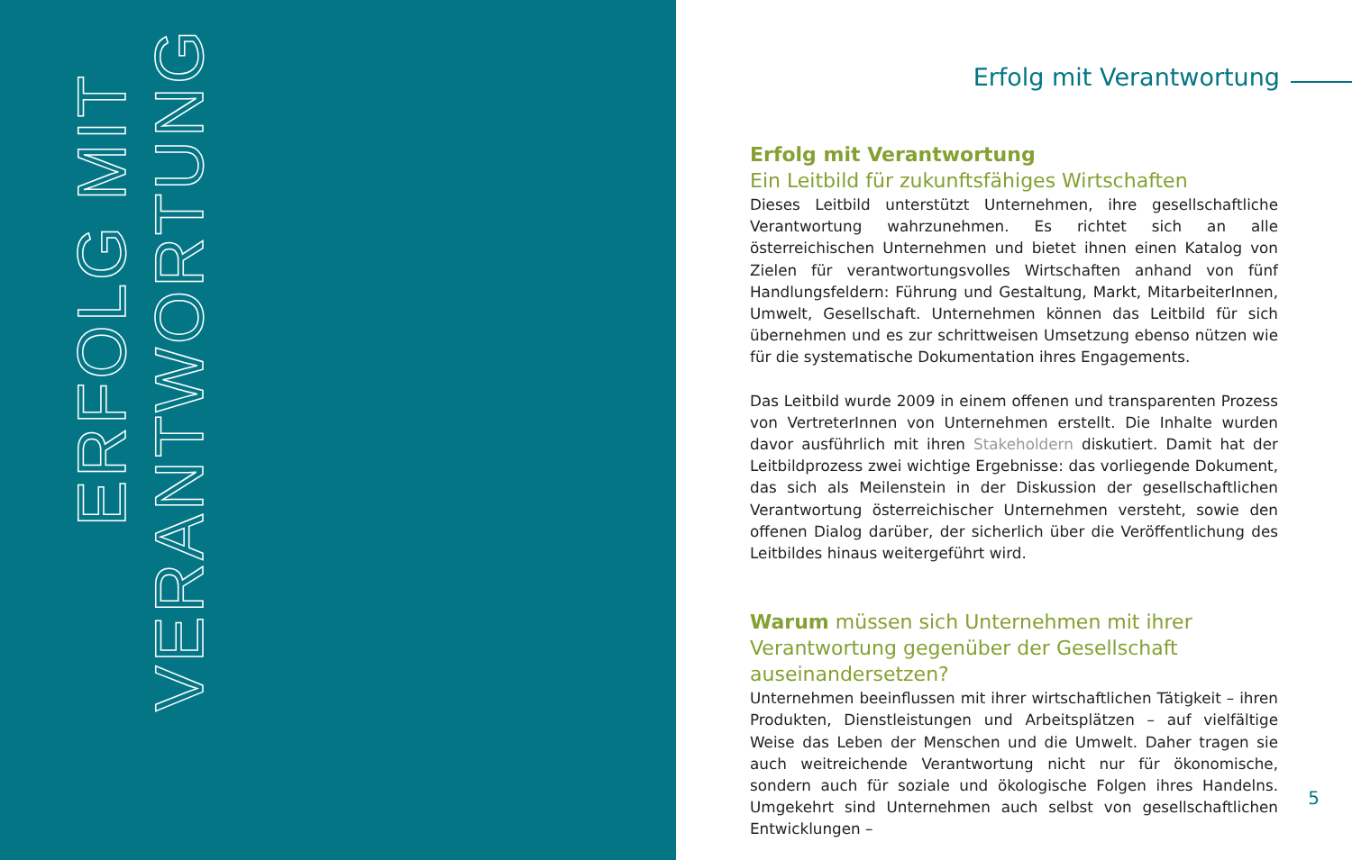ERFOLG MIT
VERANTWORTUNG
Erfolg mit Verantwortung
Erfolg mit Verantwortung
Ein Leitbild für zukunftsfähiges Wirtschaften
Dieses Leitbild unterstützt Unternehmen, ihre gesellschaftliche Verantwortung wahrzunehmen. Es richtet sich an alle österreichischen Unternehmen und bietet ihnen einen Katalog von Zielen für verantwortungsvolles Wirtschaften anhand von fünf Handlungsfeldern: Führung und Gestaltung, Markt, MitarbeiterInnen, Umwelt, Gesellschaft. Unternehmen können das Leitbild für sich übernehmen und es zur schrittweisen Umsetzung ebenso nützen wie für die systematische Dokumentation ihres Engagements.
Das Leitbild wurde 2009 in einem offenen und transparenten Prozess von VertreterInnen von Unternehmen erstellt. Die Inhalte wurden davor ausführlich mit ihren Stakeholdern diskutiert. Damit hat der Leitbildprozess zwei wichtige Ergebnisse: das vorliegende Dokument, das sich als Meilenstein in der Diskussion der gesellschaftlichen Verantwortung österreichischer Unternehmen versteht, sowie den offenen Dialog darüber, der sicherlich über die Veröffentlichung des Leitbildes hinaus weitergeführt wird.
Warum müssen sich Unternehmen mit ihrer Verantwortung gegenüber der Gesellschaft auseinandersetzen?
Unternehmen beeinflussen mit ihrer wirtschaftlichen Tätigkeit – ihren Produkten, Dienstleistungen und Arbeitsplätzen – auf vielfältige Weise das Leben der Menschen und die Umwelt. Daher tragen sie auch weitreichende Verantwortung nicht nur für ökonomische, sondern auch für soziale und ökologische Folgen ihres Handelns. Umgekehrt sind Unternehmen auch selbst von gesellschaftlichen Entwicklungen –
5